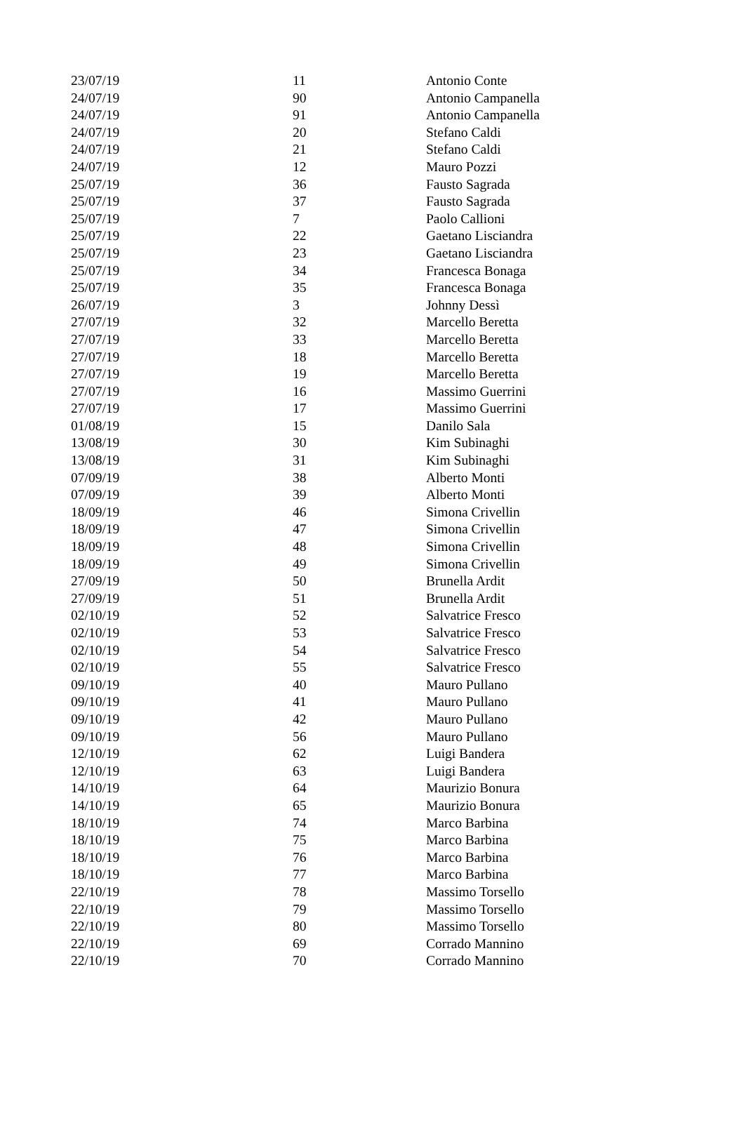| 23/07/19 | 11 | Antonio Conte |
| 24/07/19 | 90 | Antonio Campanella |
| 24/07/19 | 91 | Antonio Campanella |
| 24/07/19 | 20 | Stefano Caldi |
| 24/07/19 | 21 | Stefano Caldi |
| 24/07/19 | 12 | Mauro Pozzi |
| 25/07/19 | 36 | Fausto Sagrada |
| 25/07/19 | 37 | Fausto Sagrada |
| 25/07/19 | 7 | Paolo Callioni |
| 25/07/19 | 22 | Gaetano Lisciandra |
| 25/07/19 | 23 | Gaetano Lisciandra |
| 25/07/19 | 34 | Francesca Bonaga |
| 25/07/19 | 35 | Francesca Bonaga |
| 26/07/19 | 3 | Johnny Dessì |
| 27/07/19 | 32 | Marcello Beretta |
| 27/07/19 | 33 | Marcello Beretta |
| 27/07/19 | 18 | Marcello Beretta |
| 27/07/19 | 19 | Marcello Beretta |
| 27/07/19 | 16 | Massimo Guerrini |
| 27/07/19 | 17 | Massimo Guerrini |
| 01/08/19 | 15 | Danilo Sala |
| 13/08/19 | 30 | Kim Subinaghi |
| 13/08/19 | 31 | Kim Subinaghi |
| 07/09/19 | 38 | Alberto Monti |
| 07/09/19 | 39 | Alberto Monti |
| 18/09/19 | 46 | Simona Crivellin |
| 18/09/19 | 47 | Simona Crivellin |
| 18/09/19 | 48 | Simona Crivellin |
| 18/09/19 | 49 | Simona Crivellin |
| 27/09/19 | 50 | Brunella Ardit |
| 27/09/19 | 51 | Brunella Ardit |
| 02/10/19 | 52 | Salvatrice Fresco |
| 02/10/19 | 53 | Salvatrice Fresco |
| 02/10/19 | 54 | Salvatrice Fresco |
| 02/10/19 | 55 | Salvatrice Fresco |
| 09/10/19 | 40 | Mauro Pullano |
| 09/10/19 | 41 | Mauro Pullano |
| 09/10/19 | 42 | Mauro Pullano |
| 09/10/19 | 56 | Mauro Pullano |
| 12/10/19 | 62 | Luigi Bandera |
| 12/10/19 | 63 | Luigi Bandera |
| 14/10/19 | 64 | Maurizio Bonura |
| 14/10/19 | 65 | Maurizio Bonura |
| 18/10/19 | 74 | Marco Barbina |
| 18/10/19 | 75 | Marco Barbina |
| 18/10/19 | 76 | Marco Barbina |
| 18/10/19 | 77 | Marco Barbina |
| 22/10/19 | 78 | Massimo Torsello |
| 22/10/19 | 79 | Massimo Torsello |
| 22/10/19 | 80 | Massimo Torsello |
| 22/10/19 | 69 | Corrado Mannino |
| 22/10/19 | 70 | Corrado Mannino |